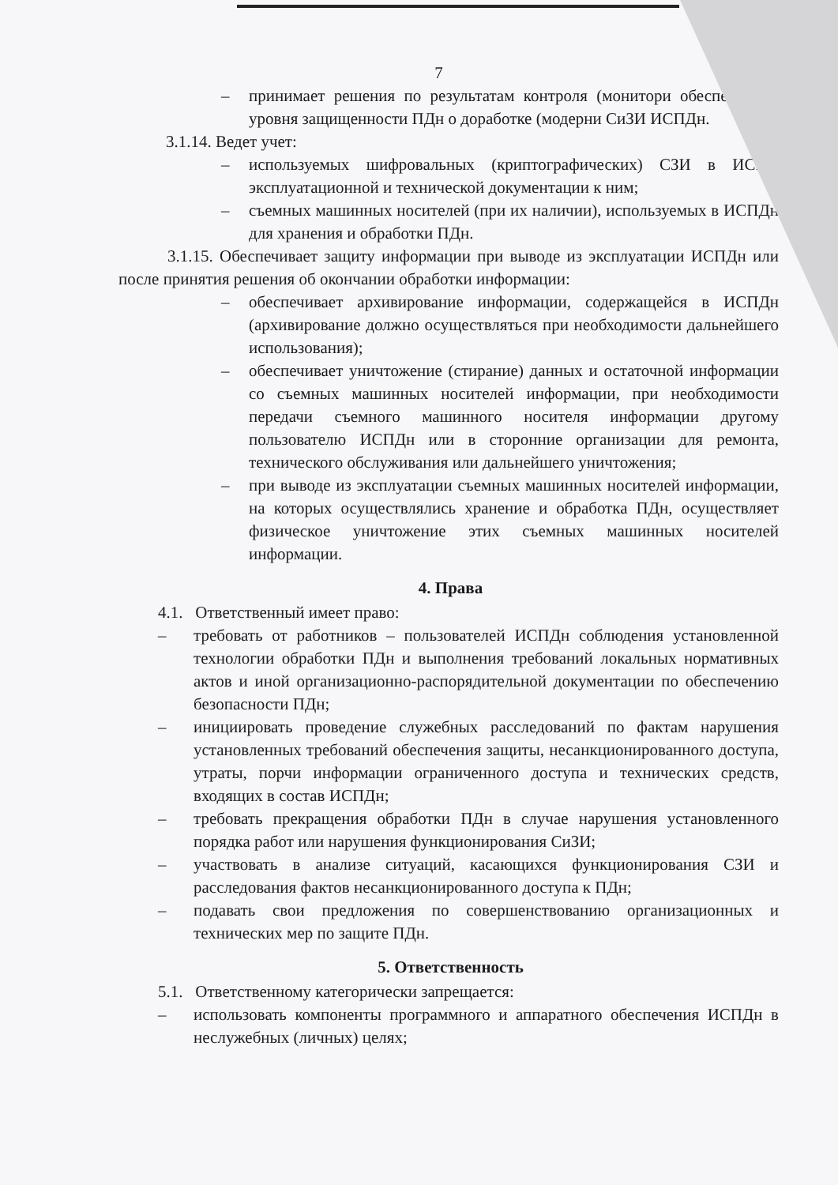7
– принимает решения по результатам контроля (монитори обеспечением уровня защищенности ПДн о доработке (модерни СиЗИ ИСПДн.
3.1.14. Ведет учет:
– используемых шифровальных (криптографических) СЗИ в ИСПД эксплуатационной и технической документации к ним;
– съемных машинных носителей (при их наличии), используемых в ИСПДн для хранения и обработки ПДн.
3.1.15. Обеспечивает защиту информации при выводе из эксплуатации ИСПДн или после принятия решения об окончании обработки информации:
– обеспечивает архивирование информации, содержащейся в ИСПДн (архивирование должно осуществляться при необходимости дальнейшего использования);
– обеспечивает уничтожение (стирание) данных и остаточной информации со съемных машинных носителей информации, при необходимости передачи съемного машинного носителя информации другому пользователю ИСПДн или в сторонние организации для ремонта, технического обслуживания или дальнейшего уничтожения;
– при выводе из эксплуатации съемных машинных носителей информации, на которых осуществлялись хранение и обработка ПДн, осуществляет физическое уничтожение этих съемных машинных носителей информации.
4. Права
4.1. Ответственный имеет право:
– требовать от работников – пользователей ИСПДн соблюдения установленной технологии обработки ПДн и выполнения требований локальных нормативных актов и иной организационно-распорядительной документации по обеспечению безопасности ПДн;
– инициировать проведение служебных расследований по фактам нарушения установленных требований обеспечения защиты, несанкционированного доступа, утраты, порчи информации ограниченного доступа и технических средств, входящих в состав ИСПДн;
– требовать прекращения обработки ПДн в случае нарушения установленного порядка работ или нарушения функционирования СиЗИ;
– участвовать в анализе ситуаций, касающихся функционирования СЗИ и расследования фактов несанкционированного доступа к ПДн;
– подавать свои предложения по совершенствованию организационных и технических мер по защите ПДн.
5. Ответственность
5.1. Ответственному категорически запрещается:
– использовать компоненты программного и аппаратного обеспечения ИСПДн в неслужебных (личных) целях;